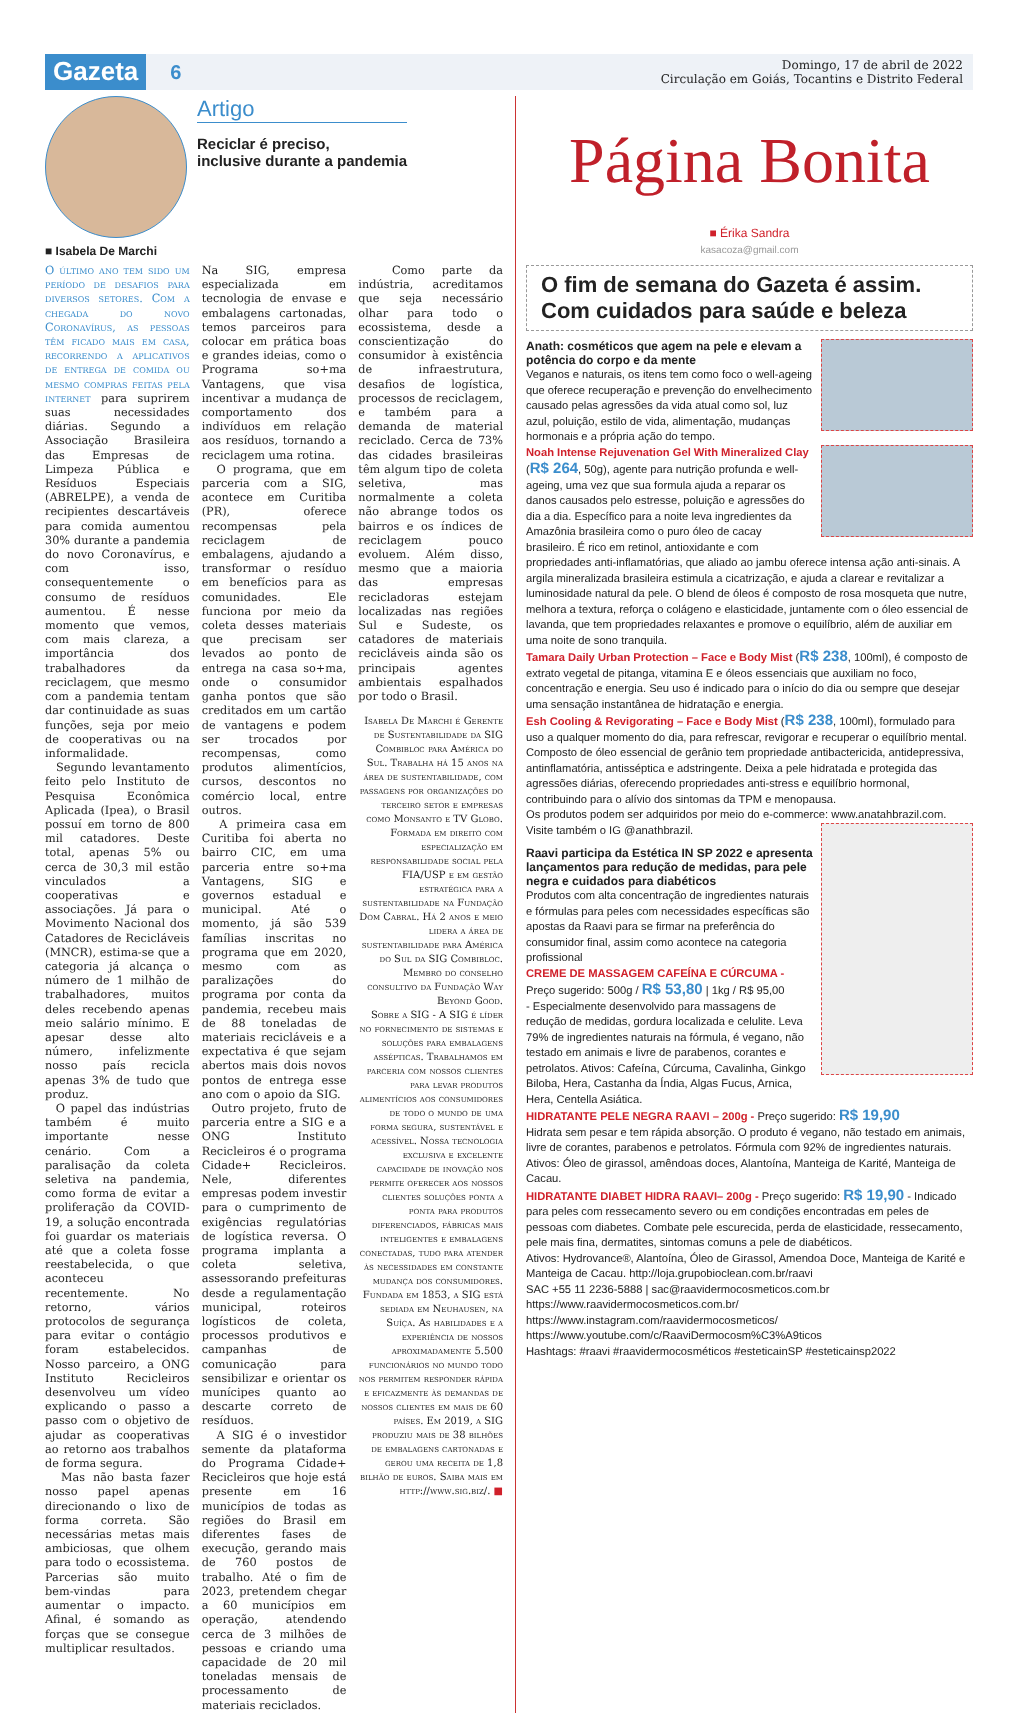Gazeta
6
Domingo, 17 de abril de 2022
Circulação em Goiás, Tocantins e Distrito Federal
Artigo
Reciclar é preciso,
inclusive durante a pandemia
■ Isabela De Marchi
O último ano tem sido um período de desafios para diversos setores. Com a chegada do novo Coronavírus, as pessoas têm ficado mais em casa, recorrendo a aplicativos de entrega de comida ou mesmo compras feitas pela internet para suprirem suas necessidades diárias. Segundo a Associação Brasileira das Empresas de Limpeza Pública e Resíduos Especiais (ABRELPE), a venda de recipientes descartáveis para comida aumentou 30% durante a pandemia do novo Coronavírus, e com isso, consequentemente o consumo de resíduos aumentou. É nesse momento que vemos, com mais clareza, a importância dos trabalhadores da reciclagem, que mesmo com a pandemia tentam dar continuidade as suas funções, seja por meio de cooperativas ou na informalidade.
Segundo levantamento feito pelo Instituto de Pesquisa Econômica Aplicada (Ipea), o Brasil possuí em torno de 800 mil catadores. Deste total, apenas 5% ou cerca de 30,3 mil estão vinculados a cooperativas e associações. Já para o Movimento Nacional dos Catadores de Recicláveis (MNCR), estima-se que a categoria já alcança o número de 1 milhão de trabalhadores, muitos deles recebendo apenas meio salário mínimo. E apesar desse alto número, infelizmente nosso país recicla apenas 3% de tudo que produz.
O papel das indústrias também é muito importante nesse cenário. Com a paralisação da coleta seletiva na pandemia, como forma de evitar a proliferação da COVID-19, a solução encontrada foi guardar os materiais até que a coleta fosse reestabelecida, o que aconteceu recentemente. No retorno, vários protocolos de segurança para evitar o contágio foram estabelecidos. Nosso parceiro, a ONG Instituto Recicleiros desenvolveu um vídeo explicando o passo a passo com o objetivo de ajudar as cooperativas ao retorno aos trabalhos de forma segura.
Mas não basta fazer nosso papel apenas direcionando o lixo de forma correta. São necessárias metas mais ambiciosas, que olhem para todo o ecossistema. Parcerias são muito bem-vindas para aumentar o impacto. Afinal, é somando as forças que se consegue multiplicar resultados.
Na SIG, empresa especializada em tecnologia de envase e embalagens cartonadas, temos parceiros para colocar em prática boas e grandes ideias, como o Programa so+ma Vantagens, que visa incentivar a mudança de comportamento dos indivíduos em relação aos resíduos, tornando a reciclagem uma rotina.
O programa, que em parceria com a SIG, acontece em Curitiba (PR), oferece recompensas pela reciclagem de embalagens, ajudando a transformar o resíduo em benefícios para as comunidades. Ele funciona por meio da coleta desses materiais que precisam ser levados ao ponto de entrega na casa so+ma, onde o consumidor ganha pontos que são creditados em um cartão de vantagens e podem ser trocados por recompensas, como produtos alimentícios, cursos, descontos no comércio local, entre outros.
A primeira casa em Curitiba foi aberta no bairro CIC, em uma parceria entre so+ma Vantagens, SIG e governos estadual e municipal. Até o momento, já são 539 famílias inscritas no programa que em 2020, mesmo com as paralizações do programa por conta da pandemia, recebeu mais de 88 toneladas de materiais recicláveis e a expectativa é que sejam abertos mais dois novos pontos de entrega esse ano com o apoio da SIG.
Outro projeto, fruto de parceria entre a SIG e a ONG Instituto Recicleiros é o programa Cidade+ Recicleiros. Nele, diferentes empresas podem investir para o cumprimento de exigências regulatórias de logística reversa. O programa implanta a coleta seletiva, assessorando prefeituras desde a regulamentação municipal, roteiros logísticos de coleta, processos produtivos e campanhas de comunicação para sensibilizar e orientar os munícipes quanto ao descarte correto de resíduos.
A SIG é o investidor semente da plataforma do Programa Cidade+ Recicleiros que hoje está presente em 16 municípios de todas as regiões do Brasil em diferentes fases de execução, gerando mais de 760 postos de trabalho. Até o fim de 2023, pretendem chegar a 60 municípios em operação, atendendo cerca de 3 milhões de pessoas e criando uma capacidade de 20 mil toneladas mensais de processamento de materiais reciclados.
Como parte da indústria, acreditamos que seja necessário olhar para todo o ecossistema, desde a conscientização do consumidor à existência de infraestrutura, desafios de logística, processos de reciclagem, e também para a demanda de material reciclado. Cerca de 73% das cidades brasileiras têm algum tipo de coleta seletiva, mas normalmente a coleta não abrange todos os bairros e os índices de reciclagem pouco evoluem. Além disso, mesmo que a maioria das empresas recicladoras estejam localizadas nas regiões Sul e Sudeste, os catadores de materiais recicláveis ainda são os principais agentes ambientais espalhados por todo o Brasil.
Isabela De Marchi é Gerente de Sustentabilidade da SIG Combibloc para América do Sul. Trabalha há 15 anos na área de sustentabilidade, com passagens por organizações do terceiro setor e empresas como Monsanto e TV Globo. Formada em direito com especialização em responsabilidade social pela FIA/USP e em gestão estratégica para a sustentabilidade na Fundação Dom Cabral. Há 2 anos e meio lidera a área de sustentabilidade para América do Sul da SIG Combibloc. Membro do conselho consultivo da Fundação Way Beyond Good.
Sobre a SIG - A SIG é líder no fornecimento de sistemas e soluções para embalagens assépticas. Trabalhamos em parceria com nossos clientes para levar produtos alimentícios aos consumidores de todo o mundo de uma forma segura, sustentável e acessível. Nossa tecnologia exclusiva e excelente capacidade de inovação nos permite oferecer aos nossos clientes soluções ponta a ponta para produtos diferenciados, fábricas mais inteligentes e embalagens conectadas, tudo para atender às necessidades em constante mudança dos consumidores. Fundada em 1853, a SIG está sediada em Neuhausen, na Suíça. As habilidades e a experiência de nossos aproximadamente 5.500 funcionários no mundo todo nos permitem responder rápida e eficazmente às demandas de nossos clientes em mais de 60 países. Em 2019, a SIG produziu mais de 38 bilhões de embalagens cartonadas e gerou uma receita de 1,8 bilhão de euros. Saiba mais em http://www.sig.biz/. ■
Página Bonita
■ Érika Sandra
kasacoza@gmail.com
O fim de semana do Gazeta é assim.
Com cuidados para saúde e beleza
Anath: cosméticos que agem na pele e elevam a potência do corpo e da mente
Veganos e naturais, os itens tem como foco o well-ageing que oferece recuperação e prevenção do envelhecimento causado pelas agressões da vida atual como sol, luz azul, poluição, estilo de vida, alimentação, mudanças hormonais e a própria ação do tempo.
Noah Intense Rejuvenation Gel With Mineralized Clay (R$ 264, 50g), agente para nutrição profunda e well-ageing, uma vez que sua formula ajuda a reparar os danos causados pelo estresse, poluição e agressões do dia a dia. Específico para a noite leva ingredientes da Amazônia brasileira como o puro óleo de cacay brasileiro. É rico em retinol, antioxidante e com propriedades anti-inflamatórias, que aliado ao jambu oferece intensa ação anti-sinais. A argila mineralizada brasileira estimula a cicatrização, e ajuda a clarear e revitalizar a luminosidade natural da pele. O blend de óleos é composto de rosa mosqueta que nutre, melhora a textura, reforça o colágeno e elasticidade, juntamente com o óleo essencial de lavanda, que tem propriedades relaxantes e promove o equilíbrio, além de auxiliar em uma noite de sono tranquila.
Tamara Daily Urban Protection – Face e Body Mist (R$ 238, 100ml), é composto de extrato vegetal de pitanga, vitamina E e óleos essenciais que auxiliam no foco, concentração e energia. Seu uso é indicado para o início do dia ou sempre que desejar uma sensação instantânea de hidratação e energia.
Esh Cooling & Revigorating – Face e Body Mist (R$ 238, 100ml), formulado para uso a qualquer momento do dia, para refrescar, revigorar e recuperar o equilíbrio mental. Composto de óleo essencial de gerânio tem propriedade antibactericida, antidepressiva, antinflamatória, antisséptica e adstringente. Deixa a pele hidratada e protegida das agressões diárias, oferecendo propriedades anti-stress e equilíbrio hormonal, contribuindo para o alívio dos sintomas da TPM e menopausa.
Os produtos podem ser adquiridos por meio do e-commerce: www.anatahbrazil.com. Visite também o IG @anathbrazil.
Raavi participa da Estética IN SP 2022 e apresenta lançamentos para redução de medidas, para pele negra e cuidados para diabéticos
Produtos com alta concentração de ingredientes naturais e fórmulas para peles com necessidades específicas são apostas da Raavi para se firmar na preferência do consumidor final, assim como acontece na categoria profissional
CREME DE MASSAGEM CAFEÍNA E CÚRCUMA -
Preço sugerido: 500g / R$ 53,80 | 1kg / R$ 95,00
- Especialmente desenvolvido para massagens de redução de medidas, gordura localizada e celulite. Leva 79% de ingredientes naturais na fórmula, é vegano, não testado em animais e livre de parabenos, corantes e petrolatos. Ativos: Cafeína, Cúrcuma, Cavalinha, Ginkgo Biloba, Hera, Castanha da Índia, Algas Fucus, Arnica, Hera, Centella Asiática.
HIDRATANTE PELE NEGRA RAAVI – 200g - Preço sugerido: R$ 19,90
Hidrata sem pesar e tem rápida absorção. O produto é vegano, não testado em animais, livre de corantes, parabenos e petrolatos. Fórmula com 92% de ingredientes naturais. Ativos: Óleo de girassol, amêndoas doces, Alantoína, Manteiga de Karité, Manteiga de Cacau.
HIDRATANTE DIABET HIDRA RAAVI– 200g - Preço sugerido: R$ 19,90 - Indicado para peles com ressecamento severo ou em condições encontradas em peles de pessoas com diabetes. Combate pele escurecida, perda de elasticidade, ressecamento, pele mais fina, dermatites, sintomas comuns a pele de diabéticos.
Ativos: Hydrovance®, Alantoína, Óleo de Girassol, Amendoa Doce, Manteiga de Karité e Manteiga de Cacau. http://loja.grupobioclean.com.br/raavi
SAC +55 11 2236-5888 | sac@raavidermocosmeticos.com.br
https://www.raavidermocosmeticos.com.br/
https://www.instagram.com/raavidermocosmeticos/
https://www.youtube.com/c/RaaviDermocosm%C3%A9ticos
Hashtags: #raavi #raavidermocosméticos #esteticainSP #esteticainsp2022